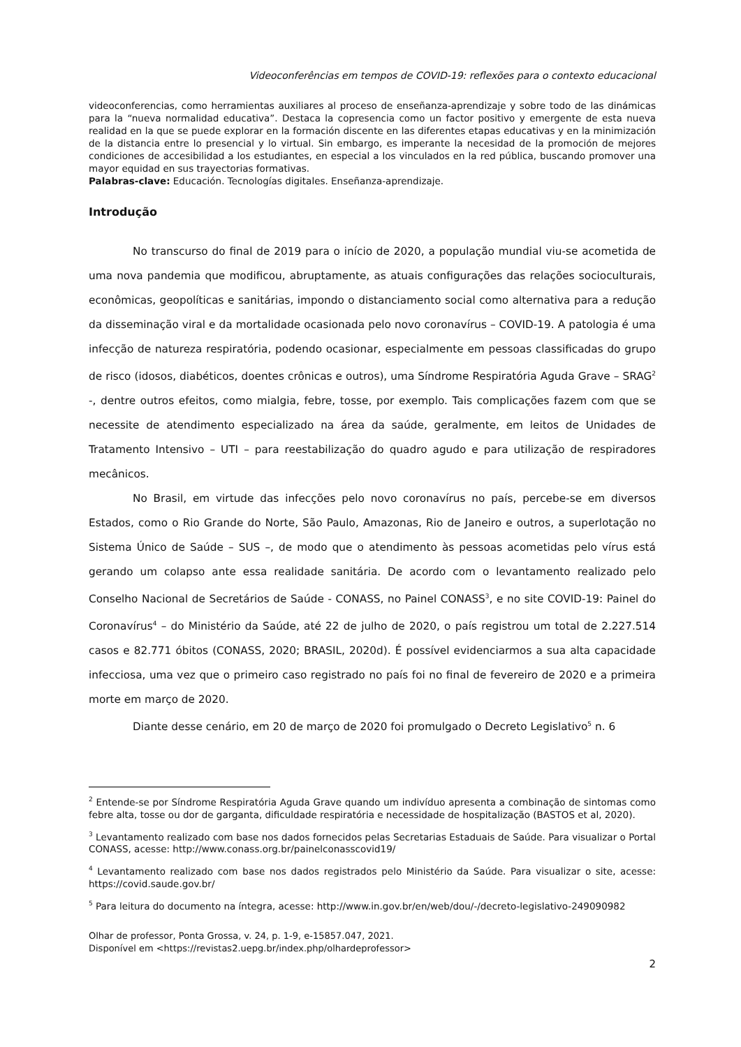Videoconferências em tempos de COVID-19: reflexões para o contexto educacional
videoconferencias, como herramientas auxiliares al proceso de enseñanza-aprendizaje y sobre todo de las dinámicas para la “nueva normalidad educativa”. Destaca la copresencia como un factor positivo y emergente de esta nueva realidad en la que se puede explorar en la formación discente en las diferentes etapas educativas y en la minimización de la distancia entre lo presencial y lo virtual. Sin embargo, es imperante la necesidad de la promoción de mejores condiciones de accesibilidad a los estudiantes, en especial a los vinculados en la red pública, buscando promover una mayor equidad en sus trayectorias formativas.
Palabras-clave: Educación. Tecnologías digitales. Enseñanza-aprendizaje.
Introdução
No transcurso do final de 2019 para o início de 2020, a população mundial viu-se acometida de uma nova pandemia que modificou, abruptamente, as atuais configurações das relações socioculturais, econômicas, geopolíticas e sanitárias, impondo o distanciamento social como alternativa para a redução da disseminação viral e da mortalidade ocasionada pelo novo coronavírus – COVID-19. A patologia é uma infecção de natureza respiratória, podendo ocasionar, especialmente em pessoas classificadas do grupo de risco (idosos, diabéticos, doentes crônicas e outros), uma Síndrome Respiratória Aguda Grave – SRAG<sup>2</sup> -, dentre outros efeitos, como mialgia, febre, tosse, por exemplo. Tais complicações fazem com que se necessite de atendimento especializado na área da saúde, geralmente, em leitos de Unidades de Tratamento Intensivo – UTI – para reestabilização do quadro agudo e para utilização de respiradores mecânicos.
No Brasil, em virtude das infecções pelo novo coronavírus no país, percebe-se em diversos Estados, como o Rio Grande do Norte, São Paulo, Amazonas, Rio de Janeiro e outros, a superlotação no Sistema Único de Saúde – SUS –, de modo que o atendimento às pessoas acometidas pelo vírus está gerando um colapso ante essa realidade sanitária. De acordo com o levantamento realizado pelo Conselho Nacional de Secretários de Saúde - CONASS, no Painel CONASS<sup>3</sup>, e no site COVID-19: Painel do Coronavírus<sup>4</sup> – do Ministério da Saúde, até 22 de julho de 2020, o país registrou um total de 2.227.514 casos e 82.771 óbitos (CONASS, 2020; BRASIL, 2020d). É possível evidenciarmos a sua alta capacidade infecciosa, uma vez que o primeiro caso registrado no país foi no final de fevereiro de 2020 e a primeira morte em março de 2020.
Diante desse cenário, em 20 de março de 2020 foi promulgado o Decreto Legislativo<sup>5</sup> n. 6
<sup>2</sup> Entende-se por Síndrome Respiratória Aguda Grave quando um indivíduo apresenta a combinação de sintomas como febre alta, tosse ou dor de garganta, dificuldade respiratória e necessidade de hospitalização (BASTOS et al, 2020).
<sup>3</sup> Levantamento realizado com base nos dados fornecidos pelas Secretarias Estaduais de Saúde. Para visualizar o Portal CONASS, acesse: http://www.conass.org.br/painelconasscovid19/
<sup>4</sup> Levantamento realizado com base nos dados registrados pelo Ministério da Saúde. Para visualizar o site, acesse: https://covid.saude.gov.br/
<sup>5</sup> Para leitura do documento na íntegra, acesse: http://www.in.gov.br/en/web/dou/-/decreto-legislativo-249090982
Olhar de professor, Ponta Grossa, v. 24, p. 1-9, e-15857.047, 2021.
Disponível em <https://revistas2.uepg.br/index.php/olhardeprofessor>
2